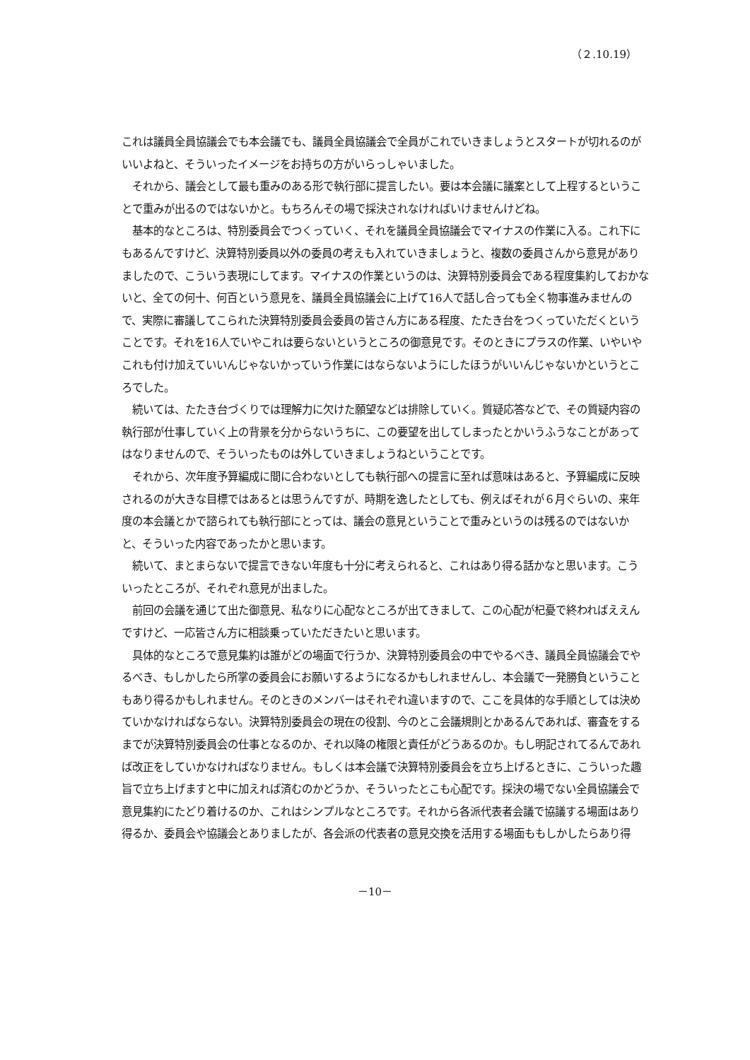（２.10.19）
これは議員全員協議会でも本会議でも、議員全員協議会で全員がこれでいきましょうとスタートが切れるのがいいよねと、そういったイメージをお持ちの方がいらっしゃいました。
それから、議会として最も重みのある形で執行部に提言したい。要は本会議に議案として上程するということで重みが出るのではないかと。もちろんその場で採決されなければいけませんけどね。
基本的なところは、特別委員会でつくっていく、それを議員全員協議会でマイナスの作業に入る。これ下にもあるんですけど、決算特別委員以外の委員の考えも入れていきましょうと、複数の委員さんから意見がありましたので、こういう表現にしてます。マイナスの作業というのは、決算特別委員会である程度集約しておかないと、全ての何十、何百という意見を、議員全員協議会に上げて16人で話し合っても全く物事進みませんので、実際に審議してこられた決算特別委員会委員の皆さん方にある程度、たたき台をつくっていただくということです。それを16人でいやこれは要らないというところの御意見です。そのときにプラスの作業、いやいやこれも付け加えていいんじゃないかっていう作業にはならないようにしたほうがいいんじゃないかというところでした。
続いては、たたき台づくりでは理解力に欠けた願望などは排除していく。質疑応答などで、その質疑内容の執行部が仕事していく上の背景を分からないうちに、この要望を出してしまったとかいうふうなことがあってはなりませんので、そういったものは外していきましょうねということです。
それから、次年度予算編成に間に合わないとしても執行部への提言に至れば意味はあると、予算編成に反映されるのが大きな目標ではあるとは思うんですが、時期を逸したとしても、例えばそれが６月ぐらいの、来年度の本会議とかで諮られても執行部にとっては、議会の意見ということで重みというのは残るのではないかと、そういった内容であったかと思います。
続いて、まとまらないで提言できない年度も十分に考えられると、これはあり得る話かなと思います。こういったところが、それぞれ意見が出ました。
前回の会議を通じて出た御意見、私なりに心配なところが出てきまして、この心配が杞憂で終わればええんですけど、一応皆さん方に相談乗っていただきたいと思います。
具体的なところで意見集約は誰がどの場面で行うか、決算特別委員会の中でやるべき、議員全員協議会でやるべき、もしかしたら所掌の委員会にお願いするようになるかもしれませんし、本会議で一発勝負ということもあり得るかもしれません。そのときのメンバーはそれぞれ違いますので、ここを具体的な手順としては決めていかなければならない。決算特別委員会の現在の役割、今のとこ会議規則とかあるんであれば、審査をするまでが決算特別委員会の仕事となるのか、それ以降の権限と責任がどうあるのか。もし明記されてるんであれば改正をしていかなければなりません。もしくは本会議で決算特別委員会を立ち上げるときに、こういった趣旨で立ち上げますと中に加えれば済むのかどうか、そういったとこも心配です。採決の場でない全員協議会で意見集約にたどり着けるのか、これはシンプルなところです。それから各派代表者会議で協議する場面はあり得るか、委員会や協議会とありましたが、各会派の代表者の意見交換を活用する場面ももしかしたらあり得
－10－